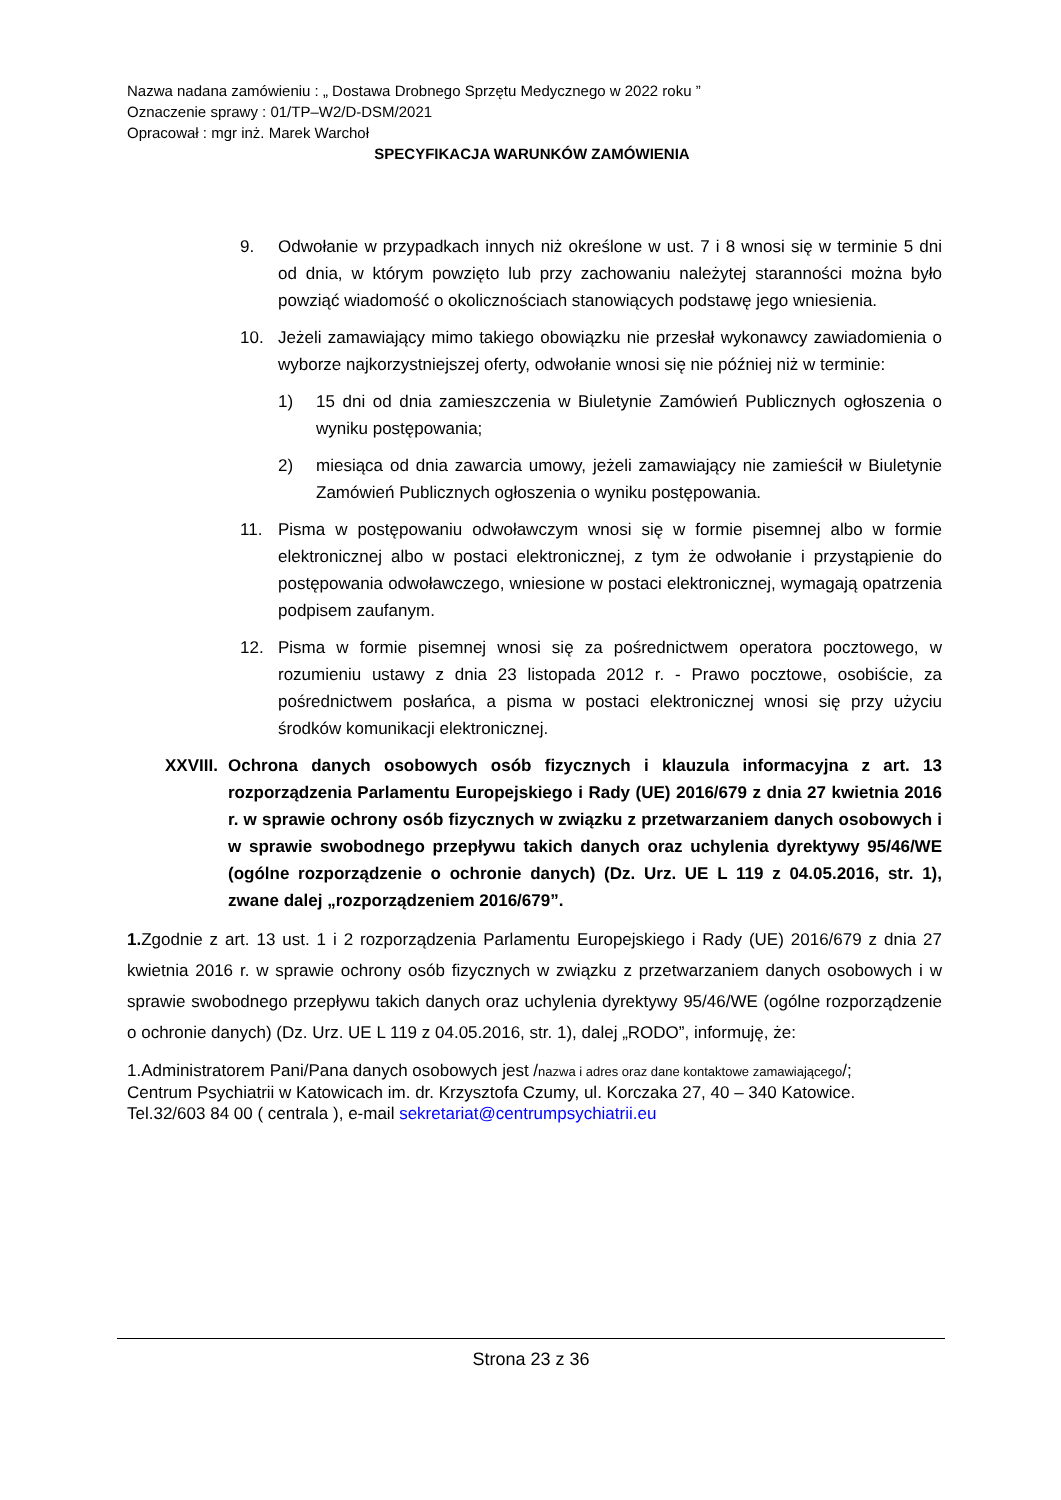Nazwa nadana zamówieniu : „ Dostawa Drobnego Sprzętu Medycznego w 2022 roku ”
Oznaczenie sprawy : 01/TP–W2/D-DSM/2021
Opracował : mgr inż. Marek Warchoł
SPECYFIKACJA WARUNKÓW ZAMÓWIENIA
9. Odwołanie w przypadkach innych niż określone w ust. 7 i 8 wnosi się w terminie 5 dni od dnia, w którym powzięto lub przy zachowaniu należytej staranności można było powziąć wiadomość o okolicznościach stanowiących podstawę jego wniesienia.
10. Jeżeli zamawiający mimo takiego obowiązku nie przesłał wykonawcy zawiadomienia o wyborze najkorzystniejszej oferty, odwołanie wnosi się nie później niż w terminie:
1) 15 dni od dnia zamieszczenia w Biuletynie Zamówień Publicznych ogłoszenia o wyniku postępowania;
2) miesiąca od dnia zawarcia umowy, jeżeli zamawiający nie zamieścił w Biuletynie Zamówień Publicznych ogłoszenia o wyniku postępowania.
11. Pisma w postępowaniu odwoławczym wnosi się w formie pisemnej albo w formie elektronicznej albo w postaci elektronicznej, z tym że odwołanie i przystąpienie do postępowania odwoławczego, wniesione w postaci elektronicznej, wymagają opatrzenia podpisem zaufanym.
12. Pisma w formie pisemnej wnosi się za pośrednictwem operatora pocztowego, w rozumieniu ustawy z dnia 23 listopada 2012 r. - Prawo pocztowe, osobiście, za pośrednictwem posłańca, a pisma w postaci elektronicznej wnosi się przy użyciu środków komunikacji elektronicznej.
XXVIII. Ochrona danych osobowych osób fizycznych i klauzula informacyjna z art. 13 rozporządzenia Parlamentu Europejskiego i Rady (UE) 2016/679 z dnia 27 kwietnia 2016 r. w sprawie ochrony osób fizycznych w związku z przetwarzaniem danych osobowych i w sprawie swobodnego przepływu takich danych oraz uchylenia dyrektywy 95/46/WE (ogólne rozporządzenie o ochronie danych) (Dz. Urz. UE L 119 z 04.05.2016, str. 1), zwane dalej „rozporządzeniem 2016/679”.
1. Zgodnie z art. 13 ust. 1 i 2 rozporządzenia Parlamentu Europejskiego i Rady (UE) 2016/679 z dnia 27 kwietnia 2016 r. w sprawie ochrony osób fizycznych w związku z przetwarzaniem danych osobowych i w sprawie swobodnego przepływu takich danych oraz uchylenia dyrektywy 95/46/WE (ogólne rozporządzenie o ochronie danych) (Dz. Urz. UE L 119 z 04.05.2016, str. 1), dalej „RODO”, informuję, że:
1.Administratorem Pani/Pana danych osobowych jest /nazwa i adres oraz dane kontaktowe zamawiającego/;
Centrum Psychiatrii w Katowicach im. dr. Krzysztofa Czumy, ul. Korczaka 27, 40 – 340 Katowice.
Tel.32/603 84 00 ( centrala ), e-mail sekretariat@centrumpsychiatrii.eu
Strona 23 z 36